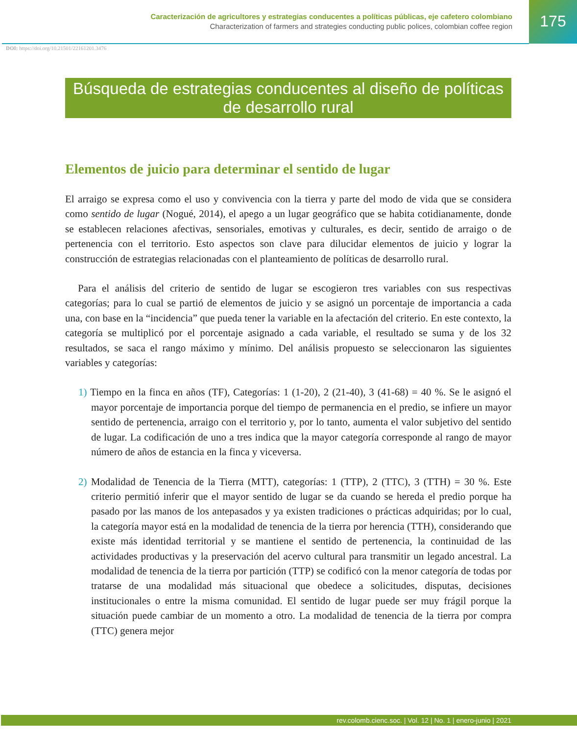Caracterización de agricultores y estrategias conducentes a políticas públicas, eje cafetero colombiano
Characterization of farmers and strategies conducting public polices, colombian coffee region
175
DOI: https://doi.org/10.21501/22161201.3476
Búsqueda de estrategias conducentes al diseño de políticas
de desarrollo rural
Elementos de juicio para determinar el sentido de lugar
El arraigo se expresa como el uso y convivencia con la tierra y parte del modo de vida que se considera como sentido de lugar (Nogué, 2014), el apego a un lugar geográfico que se habita cotidianamente, donde se establecen relaciones afectivas, sensoriales, emotivas y culturales, es decir, sentido de arraigo o de pertenencia con el territorio. Esto aspectos son clave para dilucidar elementos de juicio y lograr la construcción de estrategias relacionadas con el planteamiento de políticas de desarrollo rural.
Para el análisis del criterio de sentido de lugar se escogieron tres variables con sus respectivas categorías; para lo cual se partió de elementos de juicio y se asignó un porcentaje de importancia a cada una, con base en la “incidencia” que pueda tener la variable en la afectación del criterio. En este contexto, la categoría se multiplicó por el porcentaje asignado a cada variable, el resultado se suma y de los 32 resultados, se saca el rango máximo y mínimo. Del análisis propuesto se seleccionaron las siguientes variables y categorías:
1) Tiempo en la finca en años (TF), Categorías: 1 (1-20), 2 (21-40), 3 (41-68) = 40 %. Se le asignó el mayor porcentaje de importancia porque del tiempo de permanencia en el predio, se infiere un mayor sentido de pertenencia, arraigo con el territorio y, por lo tanto, aumenta el valor subjetivo del sentido de lugar. La codificación de uno a tres indica que la mayor categoría corresponde al rango de mayor número de años de estancia en la finca y viceversa.
2) Modalidad de Tenencia de la Tierra (MTT), categorías: 1 (TTP), 2 (TTC), 3 (TTH) = 30 %. Este criterio permitió inferir que el mayor sentido de lugar se da cuando se hereda el predio porque ha pasado por las manos de los antepasados y ya existen tradiciones o prácticas adquiridas; por lo cual, la categoría mayor está en la modalidad de tenencia de la tierra por herencia (TTH), considerando que existe más identidad territorial y se mantiene el sentido de pertenencia, la continuidad de las actividades productivas y la preservación del acervo cultural para transmitir un legado ancestral. La modalidad de tenencia de la tierra por partición (TTP) se codificó con la menor categoría de todas por tratarse de una modalidad más situacional que obedece a solicitudes, disputas, decisiones institucionales o entre la misma comunidad. El sentido de lugar puede ser muy frágil porque la situación puede cambiar de un momento a otro. La modalidad de tenencia de la tierra por compra (TTC) genera mejor
rev.colomb.cienc.soc. | Vol. 12 | No. 1 | enero-junio | 2021